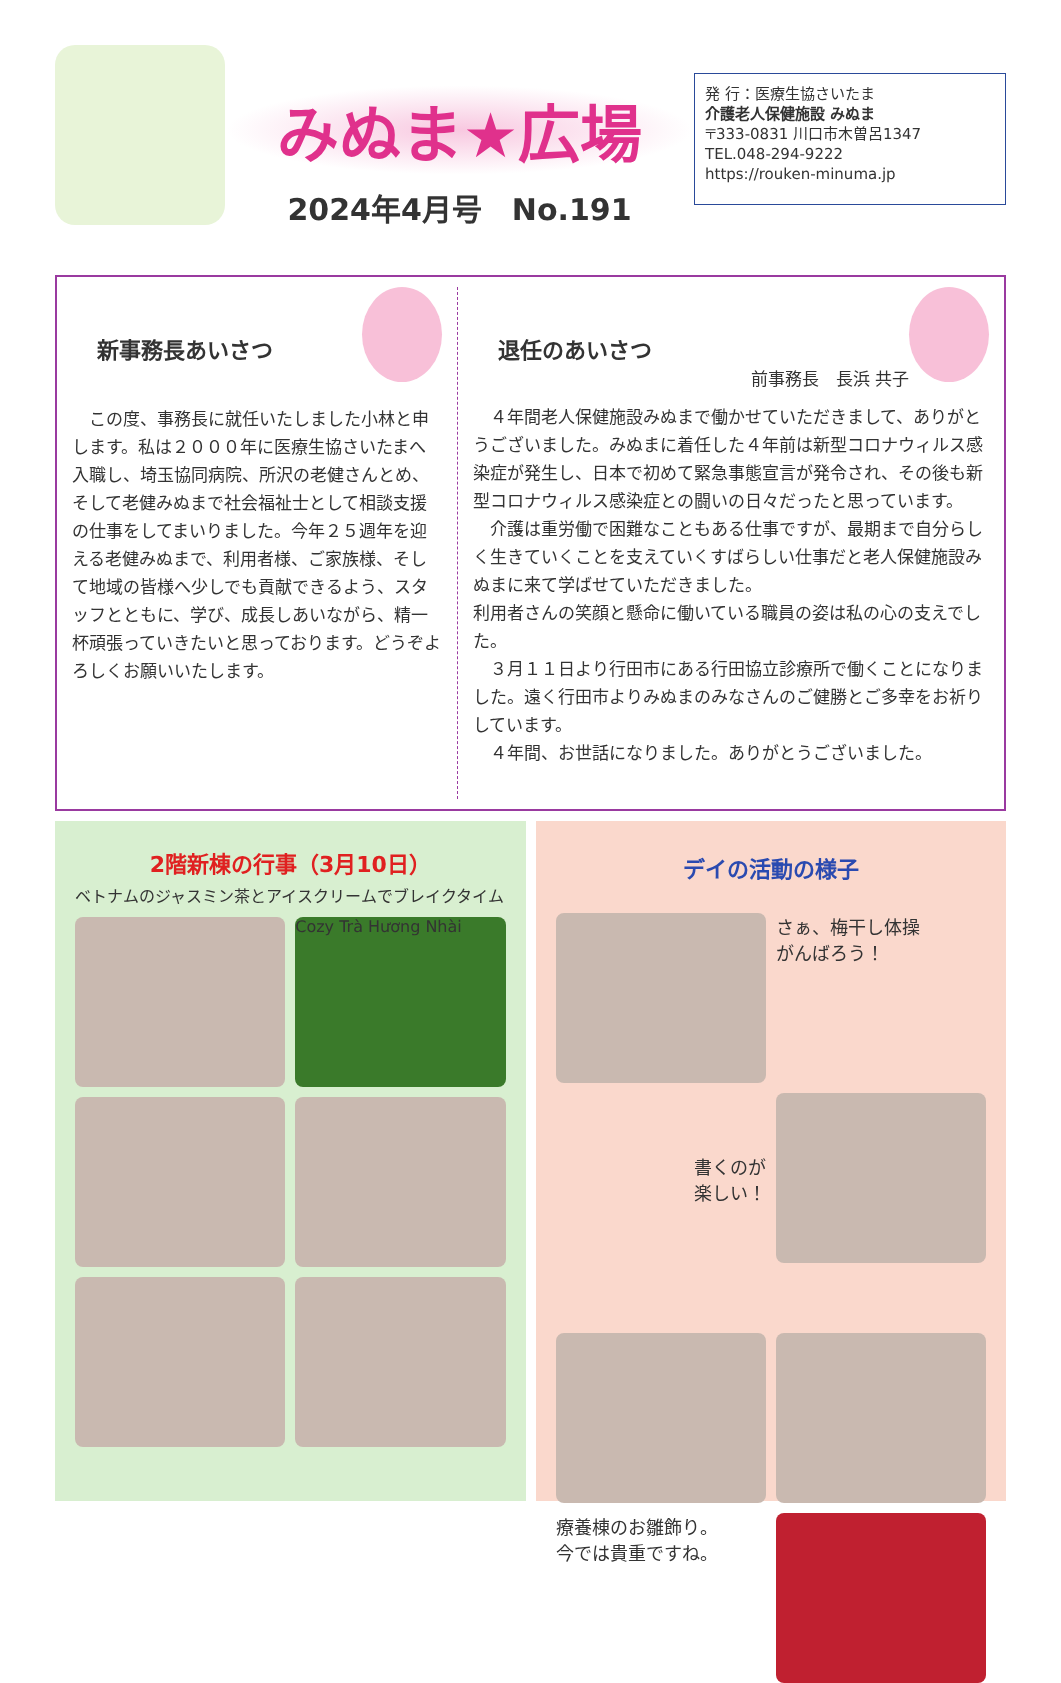みぬま★広場
2024年4月号　No.191
発 行：医療生協さいたま
介護老人保健施設 みぬま
〒333-0831 川口市木曽呂1347
TEL.048-294-9222
https://rouken-minuma.jp
新事務長あいさつ
　この度、事務長に就任いたしました小林と申します。私は２０００年に医療生協さいたまへ入職し、埼玉協同病院、所沢の老健さんとめ、そして老健みぬまで社会福祉士として相談支援の仕事をしてまいりました。今年２５週年を迎える老健みぬまで、利用者様、ご家族様、そして地域の皆様へ少しでも貢献できるよう、スタッフとともに、学び、成長しあいながら、精一杯頑張っていきたいと思っております。どうぞよろしくお願いいたします。
退任のあいさつ
前事務長　長浜 共子
　４年間老人保健施設みぬまで働かせていただきまして、ありがとうございました。みぬまに着任した４年前は新型コロナウィルス感染症が発生し、日本で初めて緊急事態宣言が発令され、その後も新型コロナウィルス感染症との闘いの日々だったと思っています。
　介護は重労働で困難なこともある仕事ですが、最期まで自分らしく生きていくことを支えていくすばらしい仕事だと老人保健施設みぬまに来て学ばせていただきました。
利用者さんの笑顔と懸命に働いている職員の姿は私の心の支えでした。
　３月１１日より行田市にある行田協立診療所で働くことになりました。遠く行田市よりみぬまのみなさんのご健勝とご多幸をお祈りしています。
　４年間、お世話になりました。ありがとうございました。
2階新棟の行事（3月10日）
ベトナムのジャスミン茶とアイスクリームでブレイクタイム
Cozy Trà Hương Nhài
デイの活動の様子
さぁ、梅干し体操
がんばろう！
書くのが
楽しい！
療養棟のお雛飾り。
今では貴重ですね。